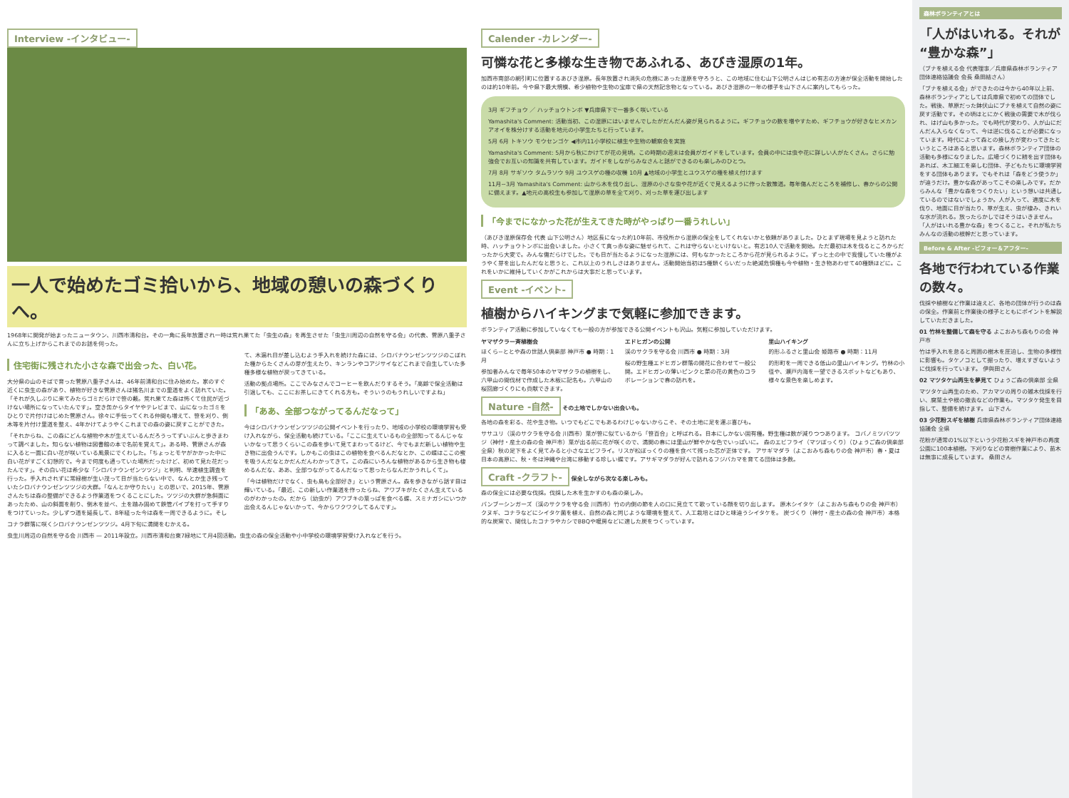Interview -インタビュー-
一人で始めたゴミ拾いから、地域の憩いの森づくりへ。
1968年に開発が始まったニュータウン、川西市清和台。その一角に長年放置され一時は荒れ果てた「虫生の森」を再生させた「虫生川周辺の自然を守る会」の代表、菅原八重子さんに立ち上げからこれまでのお話を伺った。
住宅街に残された小さな森で出会った、白い花。
大分県の山のそばで育った菅原八重子さんは、46年前清和台に住み始めた。家のすぐ近くに虫生の森があり、植物が好きな菅原さんは猪名川までの里道をよく訪れていた。「それが久しぶりに来てみたらゴミだらけで笹の藪。荒れ果てた森は怖くて住民が近づけない場所になっていたんです」。空き缶からタイヤやテレビまで、山になったゴミをひとりで片付けはじめた菅原さん。徐々に手伝ってくれる仲間も増えて、笹を刈り、倒木等を片付け里道を整え、4年かけてようやくこれまでの森の姿に戻すことができた。
「それからね、この森にどんな植物や木が生えているんだろうってずいぶんと歩きまわって調べました。知らない植物は図書館の本で名前を覚えて」。ある時、菅原さんが森に入ると一面に白い花が咲いている風景にでくわした。「ちょっとモヤがかかった中に白い花がすごく幻想的で。今まで何度も通っていた場所だったけど、初めて見た花だったんです」。その白い花は希少な「シロバナウンゼンツツジ」と判明、早速植生調査を行った。手入れされずに常緑樹が生い茂って日が当たらない中で、なんとか生き残っていたシロバナウンゼンツツジの大群。「なんとか守りたい」との思いで、2015年、菅原さんたちは森の整備ができるよう作業道をつくることにした。ツツジの大群が急斜面にあったため、山の斜面を削り、倒木を並べ、土を踏み固めて鉄管パイプを打って手すりをつけていった。少しずつ道を延長して、8年経った今は森を一周できるように。そして、木漏れ日が差し込むよう手入れを続けた森には、シロバナウンゼンツツジのこぼれた種からたくさんの芽が生えたり、キンランやコアジサイなどこれまで自生していた多種多様な植物が戻ってきている。
活動の拠点場所。ここでみなさんでコーヒーを飲んだりするそう。「高齢で保全活動は引退しても、ここにお茶しにきてくれる方も。そういうのもうれしいですよね」
「ああ、全部つながってるんだなって」
今はシロバナウンゼンツツジの公開イベントを行ったり、地域の小学校の環境学習も受け入れながら、保全活動も続けている。「ここに生えているもの全部知ってるんじゃないかなって思うくらいこの森を歩いて見てまわってるけど、今でもまだ新しい植物や生き物に出会うんです。しかもこの虫はこの植物を食べるんだなとか、この蝶はここの蜜を吸うんだなとかだんだんわかってきて。この森にいろんな植物があるから生き物も棲めるんだな、ああ、全部つながってるんだなって思ったらなんだかうれしくて」。
「今は植物だけでなく、虫も鳥も全部好き」という菅原さん。森を歩きながら話す目は輝いている。「最近、この新しい作業道を作ったらね、アワブキがたくさん生えているのがわかったの。だから（幼虫が）アワブキの葉っぱを食べる蝶、スミナガシにいつか出会えるんじゃないかって、今からワクワクしてるんです」。
コナラ群落に咲くシロバナウンゼンツツジ。4月下旬に満開をむかえる。
虫生川周辺の自然を守る会 川西市 — 2011年設立。川西市清和台東7緑地にて月4回活動。虫生の森の保全活動や小中学校の環境学習受け入れなどを行う。
Calender -カレンダー-
可憐な花と多様な生き物であふれる、あびき湿原の1年。
加西市南部の網引町に位置するあびき湿原。長年放置され消失の危機にあった湿原を守ろうと、この地域に住む山下公明さんはじめ有志の方達が保全活動を開始したのは約10年前。今や県下最大規模、希少植物や生物の宝庫で県の天然記念物となっている。あびき湿原の一年の様子を山下さんに案内してもらった。
3月 ギフチョウ ／ ハッチョウトンボ ▼兵庫県下で一番多く咲いている
Yamashita's Comment: 活動当初、この湿原にはいませんでしたがだんだん姿が見られるように。ギフチョウの数を増やすため、ギフチョウが好きなヒメカンアオイを株分けする活動を地元の小学生たちと行っています。
5月 6月 トキソウ モウセンゴケ ◀市内11小学校に植生や生物の観察会を実施
Yamashita's Comment: 5月から秋にかけてが花の見頃。この時期の週末は会員がガイドをしています。会員の中には虫や花に詳しい人がたくさん。さらに勉強会でお互いの知識を共有しています。ガイドをしながらみなさんと話ができるのも楽しみのひとつ。
7月 8月 サギソウ タムラソウ 9月 ユウスゲの種の収穫 10月 ▲地域の小学生とユウスゲの種を植え付けます
11月~3月 Yamashita's Comment: 山から木を伐り出し、湿原の小さな虫や花が近くで見えるように作った散策道。毎年傷んだところを補修し、春からの公開に備えます。▲地元の高校生も参加して湿原の草を全て刈り、刈った草を運び出します
「今までになかった花が生えてきた時がやっぱり一番うれしい」
（あびき湿原保存会 代表 山下公明さん）地区長になった約10年前、市役所から湿原の保全をしてくれないかと依頼がありました。ひとまず現場を見ようと訪れた時、ハッチョウトンボに出会いました。小さくて真っ赤な姿に魅せられて、これは守らないといけないと。有志10人で活動を開始。ただ最初は木を伐るところからだったから大変で。みんな傷だらけでした。でも日が当たるようになった湿原には、何もなかったところから花が見られるように。ずっと土の中で我慢していた種がようやく芽を出したんだなと思うと、これ以上のうれしさはありません。活動開始当初は5種類くらいだった絶滅危惧種も今や植物・生き物あわせて40種類ほどに。これをいかに維持していくかがこれからは大事だと思っています。
Event -イベント-
植樹からハイキングまで気軽に参加できます。
ボランティア活動に参加していなくても一般の方が参加できる公開イベントも沢山。気軽に参加していただけます。
ヤマザクラー斉植樹会
ほくら~ととや森の世話人倶楽部 神戸市 ● 時期：1月
参加者みんなで毎年50本のヤマザクラの植樹をし、六甲山の間伐材で作成した木板に記名も。六甲山の桜回廊づくりにも貢献できます。
エドヒガンの公開
渓のサクラを守る会 川西市 ● 時期：3月
桜の野生種エドヒガン群落の開花に合わせて一般公開。エドヒガンの薄いピンクと菜の花の黄色のコラボレーションで春の訪れを。
里山ハイキング
的形ふるさと里山会 姫路市 ● 時期：11月
的形町を一周できる低山の里山ハイキング。竹林の小径や、瀬戸内海を一望できるスポットなどもあり、様々な景色を楽しめます。
Nature -自然- その土地でしかない出会いも。
各地の森を彩る、花や生き物。いつでもどこでもあるわけじゃないからこそ、その土地に足を運ぶ喜びも。
ササユリ（渓のサクラを守る会 川西市）葉が笹に似ているから「笹百合」と呼ばれる。日本にしかない固有種。野生種は数が減りつつあります。 コバノミツバツツジ（神付・産土の森の会 神戸市）葉が出る前に花が咲くので、満開の春には里山が鮮やかな色でいっぱいに。 森のエビフライ（マツぼっくり）（ひょうご森の倶楽部 全県）秋の足下をよく見てみると小さなエビフライ。リスが松ぼっくりの種を食べて残った芯が正体です。 アサギマダラ（よこおみち森もりの会 神戸市）春・夏は日本の高原に、秋・冬は沖縄や台湾に移動する珍しい蝶です。アサギマダラが好んで訪れるフジバカマを育てる団体は多数。
Craft -クラフト- 保全しながら次なる楽しみも。
森の保全には必要な伐採。伐採した木を生かすのも森の楽しみ。
バンブーシンガーズ（渓のサクラを守る会 川西市）竹の内側の節を人の口に見立てて歌っている顔を切り出します。 原木シイタケ（よこおみち森もりの会 神戸市）クヌギ、コナラなどにシイタケ菌を植え、自然の森と同じような環境を整えて、人工栽培とはひと味違うシイタケを。 炭づくり（神付・産土の森の会 神戸市）本格的な炭窯で、間伐したコナラやカシでBBQや暖房などに適した炭をつくっています。
森林ボランティアとは
「人がはいれる。それが“豊かな森”」
（ブナを植える会 代表理事／兵庫県森林ボランティア団体連絡協議会 会長 桑田結さん）
「ブナを植える会」ができたのは今から40年以上前、森林ボランティアとしては兵庫県で初めての団体でした。戦後、草原だった鉢伏山にブナを植えて自然の姿に戻す活動です。その頃はとにかく戦後の需要で木が伐られ、はげ山も多かった。でも時代が変わり、人が山にだんだん入らなくなって、今は逆に伐ることが必要になっています。時代によって森との接し方が変わってきたというところはあると思います。森林ボランティア団体の活動も多様になりました。広場づくりに精を出す団体もあれば、木工細工を楽しむ団体、子どもたちに環境学習をする団体もあります。でもそれは「森をどう使うか」が違うだけ。豊かな森があってこその楽しみです。だからみんな「豊かな森をつくりたい」という想いは共通しているのではないでしょうか。人が入って、適度に木を伐り、地面に日が当たり、草が生え、虫が棲み、きれいな水が流れる。放ったらかしではそうはいきません。「人がはいれる豊かな森」をつくること。それが私たちみんなの活動の根幹だと思っています。
Before & After -ビフォー＆アフター-
各地で行われている作業の数々。
伐採や植樹など作業は違えど、各地の団体が行うのは森の保全。作業前と作業後の様子とともにポイントを解説していただきました。
01 竹林を整備して森を守る よこおみち森もりの会 神戸市
竹は手入れを怠ると周囲の樹木を圧迫し、生物の多様性に影響も。タケノコとして掘ったり、増えすぎないように伐採を行っています。 伊與田さん
02 マツタケ山再生を夢見て ひょうご森の倶楽部 全県
マツタケ山再生のため、アカマツの周りの雑木伐採を行い、腐葉土や根の撤去などの作業も。マツタケ発生を目指して、整備を続けます。 山下さん
03 少花粉スギを植樹 兵庫県森林ボランティア団体連絡協議会 全県
花粉が通常の1%以下という少花粉スギを神戸市の再度公園に100本植樹。下刈りなどの育樹作業により、苗木は無事に成長しています。 桑田さん